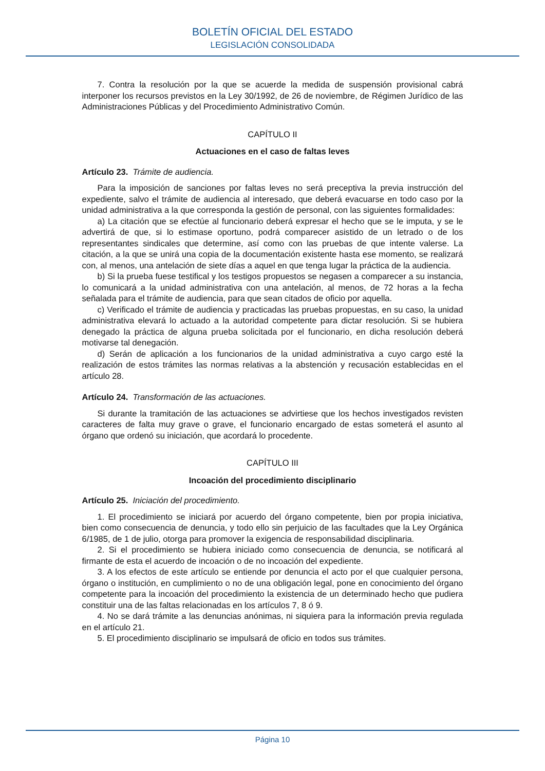BOLETÍN OFICIAL DEL ESTADO
LEGISLACIÓN CONSOLIDADA
7. Contra la resolución por la que se acuerde la medida de suspensión provisional cabrá interponer los recursos previstos en la Ley 30/1992, de 26 de noviembre, de Régimen Jurídico de las Administraciones Públicas y del Procedimiento Administrativo Común.
CAPÍTULO II
Actuaciones en el caso de faltas leves
Artículo 23. Trámite de audiencia.
Para la imposición de sanciones por faltas leves no será preceptiva la previa instrucción del expediente, salvo el trámite de audiencia al interesado, que deberá evacuarse en todo caso por la unidad administrativa a la que corresponda la gestión de personal, con las siguientes formalidades:
a) La citación que se efectúe al funcionario deberá expresar el hecho que se le imputa, y se le advertirá de que, si lo estimase oportuno, podrá comparecer asistido de un letrado o de los representantes sindicales que determine, así como con las pruebas de que intente valerse. La citación, a la que se unirá una copia de la documentación existente hasta ese momento, se realizará con, al menos, una antelación de siete días a aquel en que tenga lugar la práctica de la audiencia.
b) Si la prueba fuese testifical y los testigos propuestos se negasen a comparecer a su instancia, lo comunicará a la unidad administrativa con una antelación, al menos, de 72 horas a la fecha señalada para el trámite de audiencia, para que sean citados de oficio por aquella.
c) Verificado el trámite de audiencia y practicadas las pruebas propuestas, en su caso, la unidad administrativa elevará lo actuado a la autoridad competente para dictar resolución. Si se hubiera denegado la práctica de alguna prueba solicitada por el funcionario, en dicha resolución deberá motivarse tal denegación.
d) Serán de aplicación a los funcionarios de la unidad administrativa a cuyo cargo esté la realización de estos trámites las normas relativas a la abstención y recusación establecidas en el artículo 28.
Artículo 24. Transformación de las actuaciones.
Si durante la tramitación de las actuaciones se advirtiese que los hechos investigados revisten caracteres de falta muy grave o grave, el funcionario encargado de estas someterá el asunto al órgano que ordenó su iniciación, que acordará lo procedente.
CAPÍTULO III
Incoación del procedimiento disciplinario
Artículo 25. Iniciación del procedimiento.
1. El procedimiento se iniciará por acuerdo del órgano competente, bien por propia iniciativa, bien como consecuencia de denuncia, y todo ello sin perjuicio de las facultades que la Ley Orgánica 6/1985, de 1 de julio, otorga para promover la exigencia de responsabilidad disciplinaria.
2. Si el procedimiento se hubiera iniciado como consecuencia de denuncia, se notificará al firmante de esta el acuerdo de incoación o de no incoación del expediente.
3. A los efectos de este artículo se entiende por denuncia el acto por el que cualquier persona, órgano o institución, en cumplimiento o no de una obligación legal, pone en conocimiento del órgano competente para la incoación del procedimiento la existencia de un determinado hecho que pudiera constituir una de las faltas relacionadas en los artículos 7, 8 ó 9.
4. No se dará trámite a las denuncias anónimas, ni siquiera para la información previa regulada en el artículo 21.
5. El procedimiento disciplinario se impulsará de oficio en todos sus trámites.
Página 10